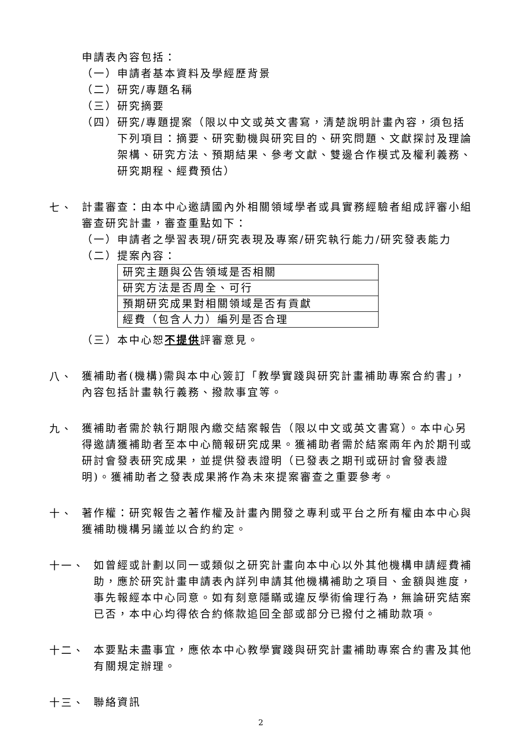申請表內容包括：
（一）申請者基本資料及學經歷背景
（二）研究/專題名稱
（三）研究摘要
（四）研究/專題提案（限以中文或英文書寫，清楚說明計畫內容，須包括下列項目：摘要、研究動機與研究目的、研究問題、文獻探討及理論架構、研究方法、預期結果、參考文獻、雙邊合作模式及權利義務、研究期程、經費預估）
七、
計畫審查：由本中心邀請國內外相關領域學者或具實務經驗者組成評審小組審查研究計畫，審查重點如下：
（一）申請者之學習表現/研究表現及專案/研究執行能力/研究發表能力
（二）提案內容：
| 研究主題與公告領域是否相關 |
| 研究方法是否周全、可行 |
| 預期研究成果對相關領域是否有貢獻 |
| 經費（包含人力）編列是否合理 |
（三）本中心恕不提供評審意見。
八、
獲補助者(機構)需與本中心簽訂「教學實踐與研究計畫補助專案合約書」，內容包括計畫執行義務、撥款事宜等。
九、
獲補助者需於執行期限內繳交結案報告（限以中文或英文書寫）。本中心另得邀請獲補助者至本中心簡報研究成果。獲補助者需於結案兩年內於期刊或研討會發表研究成果，並提供發表證明（已發表之期刊或研討會發表證明)。獲補助者之發表成果將作為未來提案審查之重要參考。
十、
著作權：研究報告之著作權及計畫內開發之專利或平台之所有權由本中心與獲補助機構另議並以合約約定。
十一、
如曾經或計劃以同一或類似之研究計畫向本中心以外其他機構申請經費補助，應於研究計畫申請表內詳列申請其他機構補助之項目、金額與進度，事先報經本中心同意。如有刻意隱瞞或違反學術倫理行為，無論研究結案已否，本中心均得依合約條款追回全部或部分已撥付之補助款項。
十二、
本要點未盡事宜，應依本中心教學實踐與研究計畫補助專案合約書及其他有關規定辦理。
十三、
聯絡資訊
2